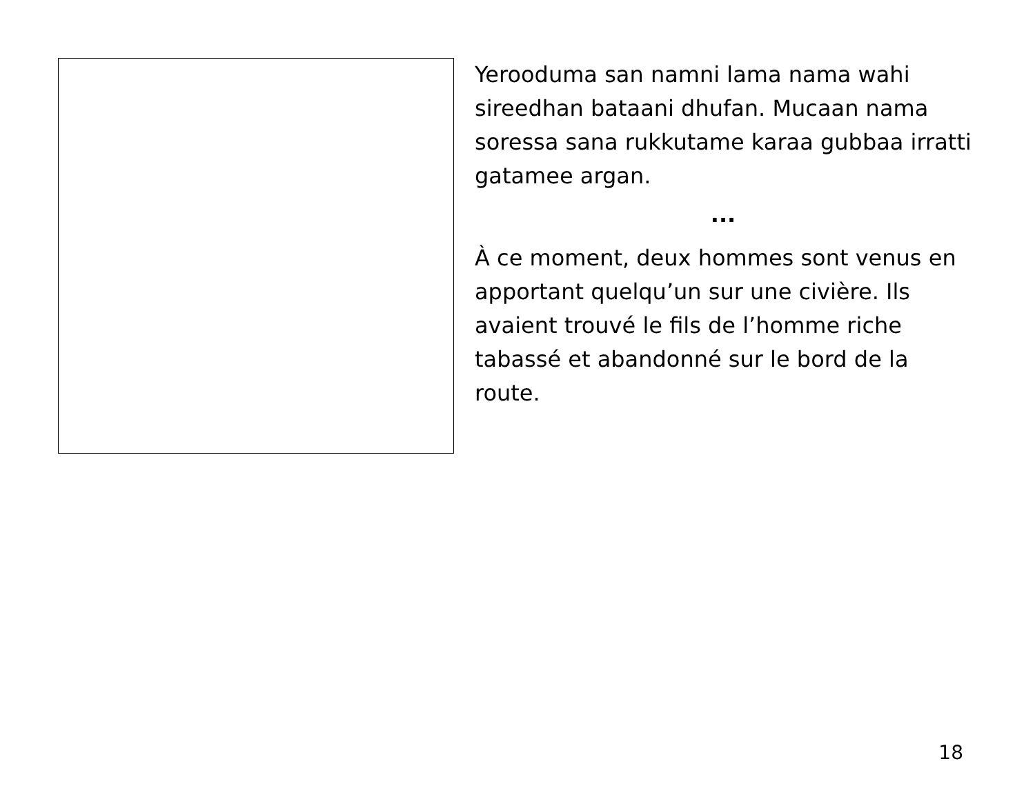Yerooduma san namni lama nama wahi sireedhan bataani dhufan. Mucaan nama soressa sana rukkutame karaa gubbaa irratti gatamee argan.
...
À ce moment, deux hommes sont venus en apportant quelqu’un sur une civière. Ils avaient trouvé le fils de l’homme riche tabassé et abandonné sur le bord de la route.
18